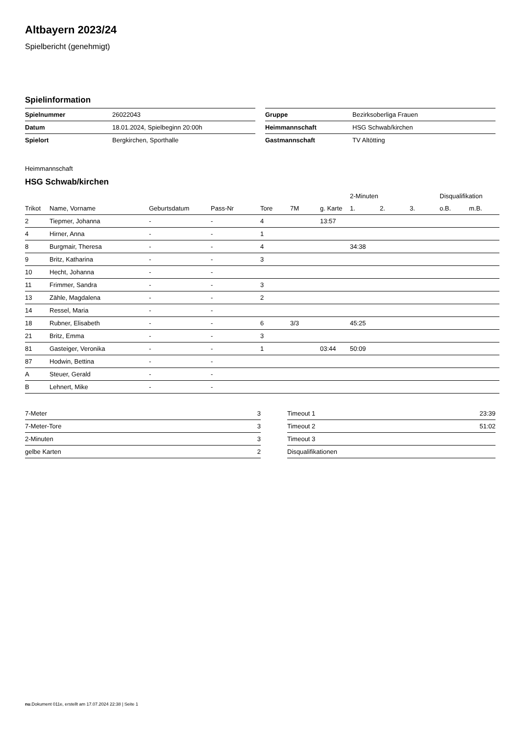Altbayern 2023/24
Spielbericht (genehmigt)
Spielinformation
| Spielnummer | 26022043 |
| Datum | 18.01.2024, Spielbeginn 20:00h |
| Spielort | Bergkirchen, Sporthalle |
| Gruppe | Bezirksoberliga Frauen |
| Heimmannschaft | HSG Schwab/kirchen |
| Gastmannschaft | TV Altötting |
Heimmannschaft
HSG Schwab/kirchen
| | | | | | | | 2-Minuten | | | Disqualifikation | |
| --- | --- | --- | --- | --- | --- | --- | --- | --- | --- | --- | --- |
| Trikot | Name, Vorname | Geburtsdatum | Pass-Nr | Tore | 7M | g. Karte | 1. | 2. | 3. | o.B. | m.B. |
| 2 | Tiepmer, Johanna | - | - | 4 | | 13:57 | | | | | |
| 4 | Hirner, Anna | - | - | 1 | | | | | | | |
| 8 | Burgmair, Theresa | - | - | 4 | | | 34:38 | | | | |
| 9 | Britz, Katharina | - | - | 3 | | | | | | | |
| 10 | Hecht, Johanna | - | - | | | | | | | | |
| 11 | Frimmer, Sandra | - | - | 3 | | | | | | | |
| 13 | Zähle, Magdalena | - | - | 2 | | | | | | | |
| 14 | Ressel, Maria | - | - | | | | | | | | |
| 18 | Rubner, Elisabeth | - | - | 6 | 3/3 | | 45:25 | | | | |
| 21 | Britz, Emma | - | - | 3 | | | | | | | |
| 81 | Gasteiger, Veronika | - | - | 1 | | 03:44 | 50:09 | | | | |
| 87 | Hodwin, Bettina | - | - | | | | | | | | |
| A | Steuer, Gerald | - | - | | | | | | | | |
| B | Lehnert, Mike | - | - | | | | | | | | |
| 7-Meter | 3 |
| 7-Meter-Tore | 3 |
| 2-Minuten | 3 |
| gelbe Karten | 2 |
| Timeout 1 | 23:39 |
| Timeout 2 | 51:02 |
| Timeout 3 | |
| Disqualifikationen | |
nu.Dokument 011e, erstellt am 17.07.2024 22:38 | Seite 1